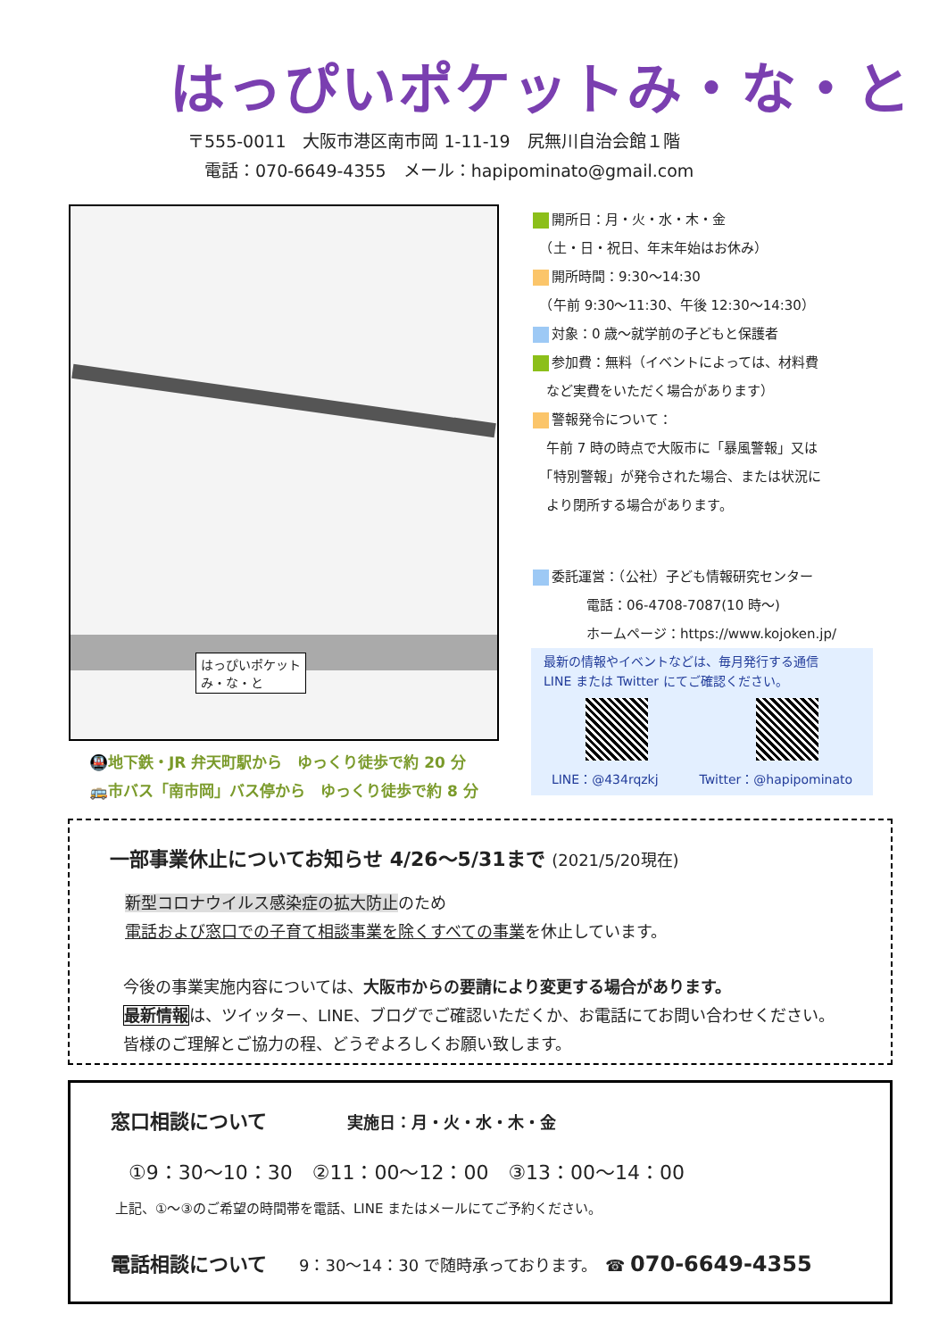はっぴいポケットみ・な・と
〒555-0011　大阪市港区南市岡 1-11-19　尻無川自治会館１階
　電話：070-6649-4355　メール：hapipominato@gmail.com
はっぴいポケット
み・な・と
🚇地下鉄・JR 弁天町駅から　ゆっくり徒歩で約 20 分
🚌市バス「南市岡」バス停から　ゆっくり徒歩で約 8 分
開所日：月・火・水・木・金
　（土・日・祝日、年末年始はお休み）
開所時間：9:30〜14:30
　（午前 9:30〜11:30、午後 12:30〜14:30）
対象：0 歳〜就学前の子どもと保護者
参加費：無料（イベントによっては、材料費
　など実費をいただく場合があります）
警報発令について：
　午前 7 時の時点で大阪市に「暴風警報」又は
　「特別警報」が発令された場合、または状況に
　より閉所する場合があります。
委託運営：（公社）子ども情報研究センター
　　　　電話：06-4708-7087(10 時〜)
　　　　ホームページ：https://www.kojoken.jp/
最新の情報やイベントなどは、毎月発行する通信
LINE または Twitter にてご確認ください。
LINE：@434rqzkj Twitter：@hapipominato
一部事業休止についてお知らせ 4/26〜5/31まで (2021/5/20現在)
新型コロナウイルス感染症の拡大防止のため
電話および窓口での子育て相談事業を除くすべての事業を休止しています。
今後の事業実施内容については、大阪市からの要請により変更する場合があります。
最新情報は、ツイッター、LINE、ブログでご確認いただくか、お電話にてお問い合わせください。
皆様のご理解とご協力の程、どうぞよろしくお願い致します。
窓口相談について　　　　　実施日：月・火・水・木・金
①9：30〜10：30　②11：00〜12：00　③13：00〜14：00
上記、①〜③のご希望の時間帯を電話、LINE またはメールにてご予約ください。
電話相談について　　9：30〜14：30 で随時承っております。　☎ 070-6649-4355